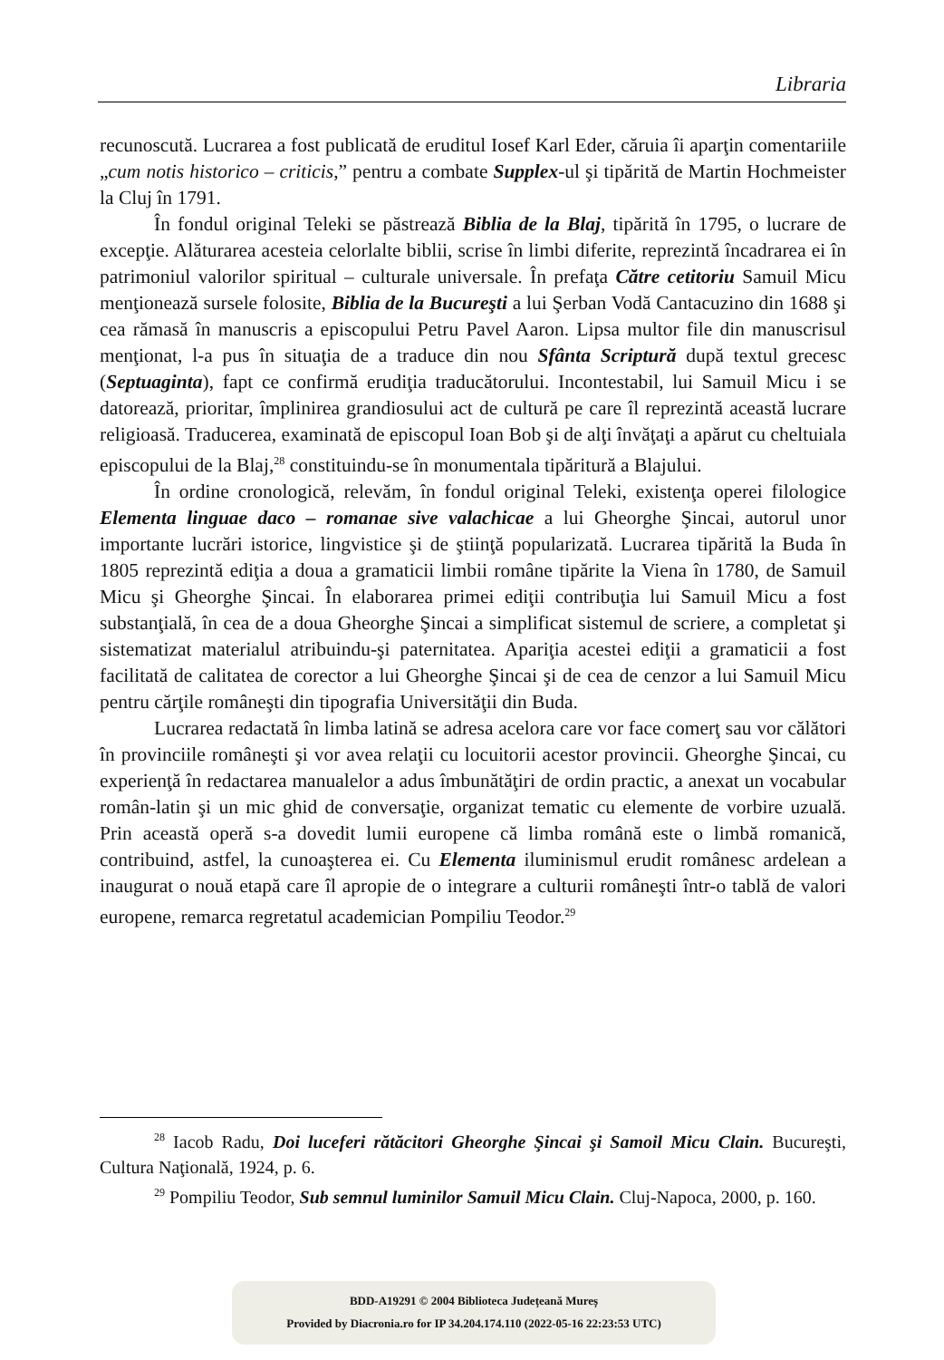Libraria
recunoscută. Lucrarea a fost publicată de eruditul Iosef Karl Eder, căruia îi aparţin comentariile „cum notis historico – criticis,” pentru a combate Supplex-ul şi tipărită de Martin Hochmeister la Cluj în 1791.
În fondul original Teleki se păstrează Biblia de la Blaj, tipărită în 1795, o lucrare de excepţie. Alăturarea acesteia celorlalte biblii, scrise în limbi diferite, reprezintă încadrarea ei în patrimoniul valorilor spiritual – culturale universale. În prefaţa Către cetitoriu Samuil Micu menţionează sursele folosite, Biblia de la Bucureşti a lui Şerban Vodă Cantacuzino din 1688 şi cea rămasă în manuscris a episcopului Petru Pavel Aaron. Lipsa multor file din manuscrisul menţionat, l-a pus în situaţia de a traduce din nou Sfânta Scriptură după textul grecesc (Septuaginta), fapt ce confirmă erudiţia traducătorului. Incontestabil, lui Samuil Micu i se datorează, prioritar, împlinirea grandiosului act de cultură pe care îl reprezintă această lucrare religioasă. Traducerea, examinată de episcopul Ioan Bob şi de alţi învăţaţi a apărut cu cheltuiala episcopului de la Blaj,<sup>28</sup> constituindu-se în monumentala tipăritură a Blajului.
În ordine cronologică, relevăm, în fondul original Teleki, existenţa operei filologice Elementa linguae daco – romanae sive valachicae a lui Gheorghe Şincai, autorul unor importante lucrări istorice, lingvistice şi de ştiinţă popularizată. Lucrarea tipărită la Buda în 1805 reprezintă ediţia a doua a gramaticii limbii române tipărite la Viena în 1780, de Samuil Micu şi Gheorghe Şincai. În elaborarea primei ediţii contribuţia lui Samuil Micu a fost substanţială, în cea de a doua Gheorghe Şincai a simplificat sistemul de scriere, a completat şi sistematizat materialul atribuindu-şi paternitatea. Apariţia acestei ediţii a gramaticii a fost facilitată de calitatea de corector a lui Gheorghe Şincai şi de cea de cenzor a lui Samuil Micu pentru cărţile româneşti din tipografia Universităţii din Buda.
Lucrarea redactată în limba latină se adresa acelora care vor face comerţ sau vor călători în provinciile româneşti şi vor avea relaţii cu locuitorii acestor provincii. Gheorghe Şincai, cu experienţă în redactarea manualelor a adus îmbunătăţiri de ordin practic, a anexat un vocabular român-latin şi un mic ghid de conversaţie, organizat tematic cu elemente de vorbire uzuală. Prin această operă s-a dovedit lumii europene că limba română este o limbă romanică, contribuind, astfel, la cunoaşterea ei. Cu Elementa iluminismul erudit românesc ardelean a inaugurat o nouă etapă care îl apropie de o integrare a culturii româneşti într-o tablă de valori europene, remarca regretatul academician Pompiliu Teodor.<sup>29</sup>
<sup>28</sup> Iacob Radu, Doi luceferi rătăcitori Gheorghe Şincai şi Samoil Micu Clain. Bucureşti, Cultura Naţională, 1924, p. 6.
<sup>29</sup> Pompiliu Teodor, Sub semnul luminilor Samuil Micu Clain. Cluj-Napoca, 2000, p. 160.
BDD-A19291 © 2004 Biblioteca Județeană Mureș
Provided by Diacronia.ro for IP 34.204.174.110 (2022-05-16 22:23:53 UTC)